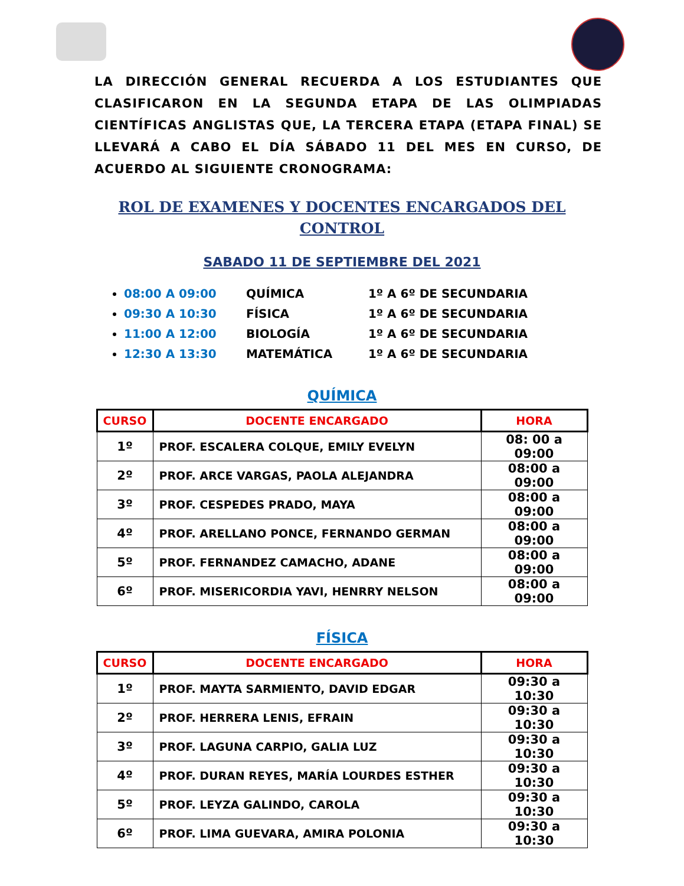LA DIRECCIÓN GENERAL RECUERDA A LOS ESTUDIANTES QUE CLASIFICARON EN LA SEGUNDA ETAPA DE LAS OLIMPIADAS CIENTÍFICAS ANGLISTAS QUE, LA TERCERA ETAPA (ETAPA FINAL) SE LLEVARÁ A CABO EL DÍA SÁBADO 11 DEL MES EN CURSO, DE ACUERDO AL SIGUIENTE CRONOGRAMA:
ROL DE EXAMENES Y DOCENTES ENCARGADOS DEL
CONTROL
SABADO 11 DE SEPTIEMBRE DEL 2021
08:00 A 09:00 QUÍMICA 1º A 6º DE SECUNDARIA
09:30 A 10:30 FÍSICA 1º A 6º DE SECUNDARIA
11:00 A 12:00 BIOLOGÍA 1º A 6º DE SECUNDARIA
12:30 A 13:30 MATEMÁTICA 1º A 6º DE SECUNDARIA
QUÍMICA
| CURSO | DOCENTE ENCARGADO | HORA |
| --- | --- | --- |
| 1º | PROF. ESCALERA COLQUE, EMILY EVELYN | 08: 00 a 09:00 |
| 2º | PROF. ARCE VARGAS, PAOLA ALEJANDRA | 08:00 a 09:00 |
| 3º | PROF. CESPEDES PRADO, MAYA | 08:00 a 09:00 |
| 4º | PROF. ARELLANO PONCE, FERNANDO GERMAN | 08:00 a 09:00 |
| 5º | PROF. FERNANDEZ CAMACHO, ADANE | 08:00 a 09:00 |
| 6º | PROF. MISERICORDIA YAVI, HENRRY NELSON | 08:00 a 09:00 |
FÍSICA
| CURSO | DOCENTE ENCARGADO | HORA |
| --- | --- | --- |
| 1º | PROF. MAYTA SARMIENTO, DAVID EDGAR | 09:30 a 10:30 |
| 2º | PROF. HERRERA LENIS, EFRAIN | 09:30 a 10:30 |
| 3º | PROF. LAGUNA CARPIO, GALIA LUZ | 09:30 a 10:30 |
| 4º | PROF. DURAN REYES, MARÍA LOURDES ESTHER | 09:30 a 10:30 |
| 5º | PROF. LEYZA GALINDO, CAROLA | 09:30 a 10:30 |
| 6º | PROF. LIMA GUEVARA, AMIRA POLONIA | 09:30 a 10:30 |